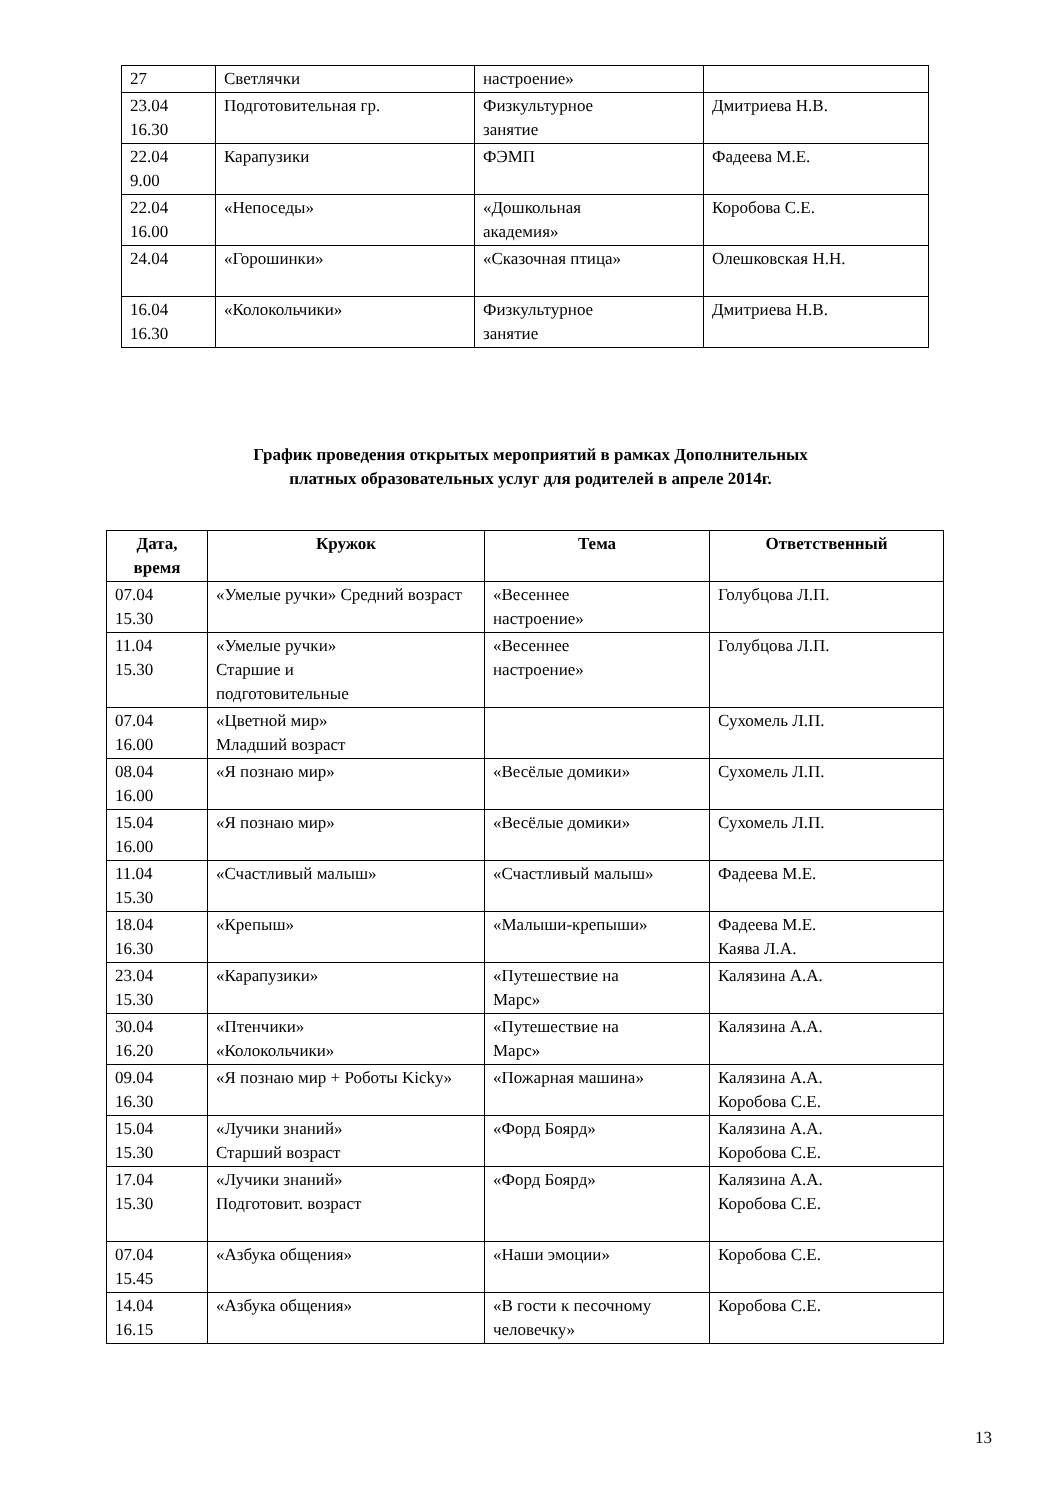| 27 | Светлячки | настроение» | |
| 23.04 16.30 | Подготовительная гр. | Физкультурное занятие | Дмитриева Н.В. |
| 22.04 9.00 | Карапузики | ФЭМП | Фадеева М.Е. |
| 22.04 16.00 | «Непоседы» | «Дошкольная академия» | Коробова С.Е. |
| 24.04 | «Горошинки» | «Сказочная птица» | Олешковская Н.Н. |
| 16.04 16.30 | «Колокольчики» | Физкультурное занятие | Дмитриева Н.В. |
График проведения открытых мероприятий в рамках Дополнительных
платных образовательных услуг для родителей в апреле 2014г.
| Дата, время | Кружок | Тема | Ответственный |
| --- | --- | --- | --- |
| 07.04 15.30 | «Умелые ручки» Средний возраст | «Весеннее настроение» | Голубцова Л.П. |
| 11.04 15.30 | «Умелые ручки» Старшие и подготовительные | «Весеннее настроение» | Голубцова Л.П. |
| 07.04 16.00 | «Цветной мир» Младший возраст | | Сухомель Л.П. |
| 08.04 16.00 | «Я познаю мир» | «Весёлые домики» | Сухомель Л.П. |
| 15.04 16.00 | «Я познаю мир» | «Весёлые домики» | Сухомель Л.П. |
| 11.04 15.30 | «Счастливый малыш» | «Счастливый малыш» | Фадеева М.Е. |
| 18.04 16.30 | «Крепыш» | «Малыши-крепыши» | Фадеева М.Е. Каява Л.А. |
| 23.04 15.30 | «Карапузики» | «Путешествие на Марс» | Калязина А.А. |
| 30.04 16.20 | «Птенчики» «Колокольчики» | «Путешествие на Марс» | Калязина А.А. |
| 09.04 16.30 | «Я познаю мир + Роботы Kicky» | «Пожарная машина» | Калязина А.А. Коробова С.Е. |
| 15.04 15.30 | «Лучики знаний» Старший возраст | «Форд Боярд» | Калязина А.А. Коробова С.Е. |
| 17.04 15.30 | «Лучики знаний» Подготовит. возраст | «Форд Боярд» | Калязина А.А. Коробова С.Е. |
| 07.04 15.45 | «Азбука общения» | «Наши эмоции» | Коробова С.Е. |
| 14.04 16.15 | «Азбука общения» | «В гости к песочному человечку» | Коробова С.Е. |
13